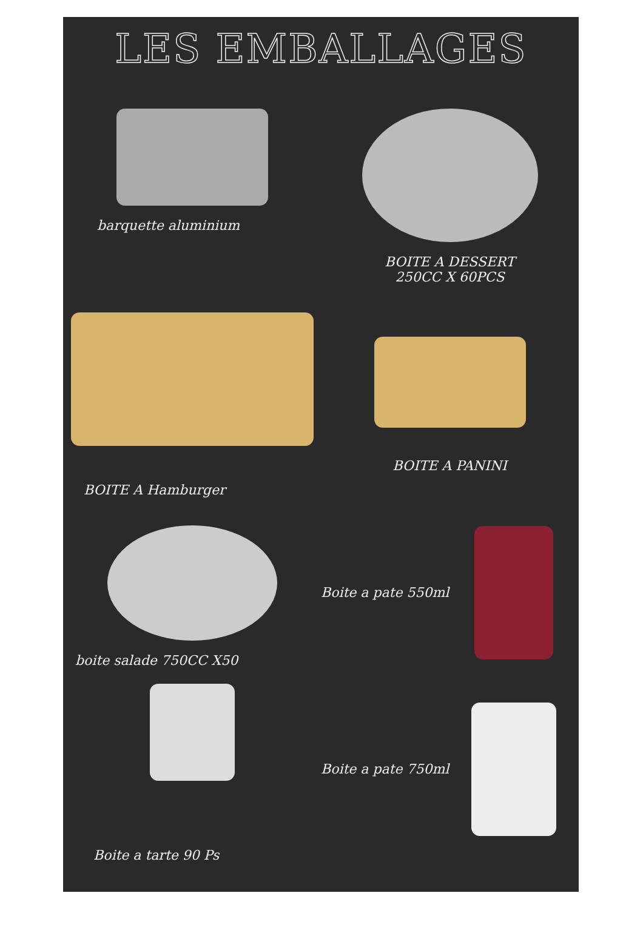LES EMBALLAGES
barquette aluminium BOITE A DESSERT
250CC X 60PCS
BOITE A Hamburger
BOITE A PANINI
boite salade 750CC X50 Boite a pate 550ml
Boite a tarte 90 Ps
Boite a pate 750ml